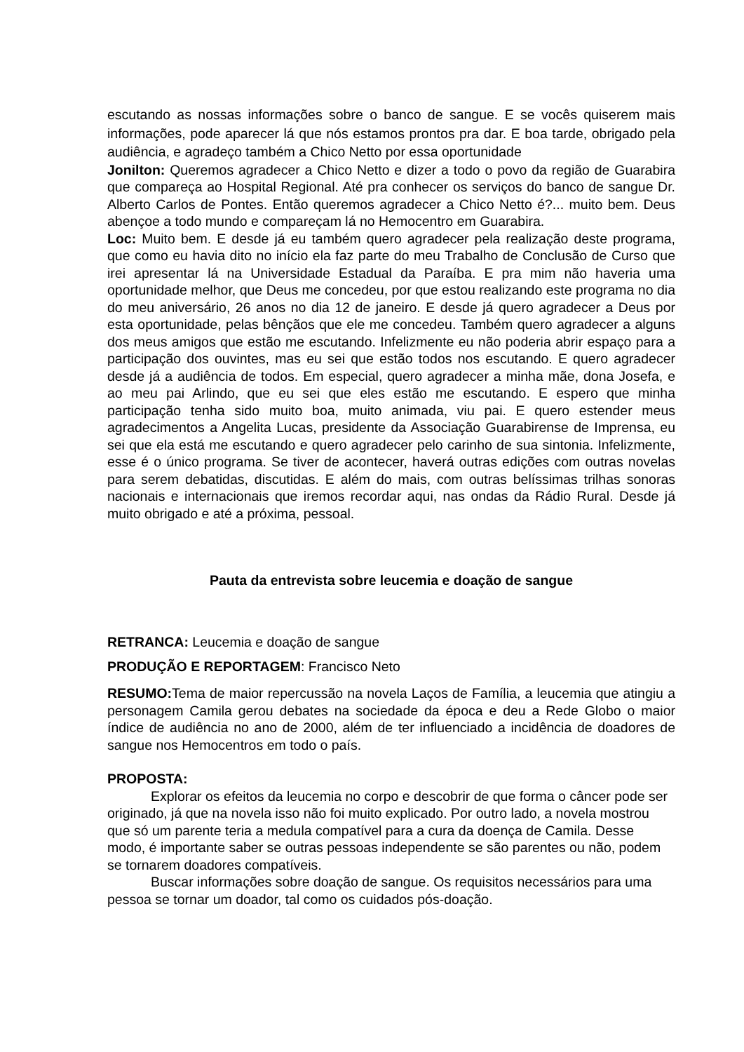escutando as nossas informações sobre o banco de sangue. E se vocês quiserem mais informações, pode aparecer lá que nós estamos prontos pra dar. E boa tarde, obrigado pela audiência, e agradeço também a Chico Netto por essa oportunidade
Jonilton: Queremos agradecer a Chico Netto e dizer a todo o povo da região de Guarabira que compareça ao Hospital Regional. Até pra conhecer os serviços do banco de sangue Dr. Alberto Carlos de Pontes. Então queremos agradecer a Chico Netto é?... muito bem. Deus abençoe a todo mundo e compareçam lá no Hemocentro em Guarabira.
Loc: Muito bem. E desde já eu também quero agradecer pela realização deste programa, que como eu havia dito no início ela faz parte do meu Trabalho de Conclusão de Curso que irei apresentar lá na Universidade Estadual da Paraíba. E pra mim não haveria uma oportunidade melhor, que Deus me concedeu, por que estou realizando este programa no dia do meu aniversário, 26 anos no dia 12 de janeiro. E desde já quero agradecer a Deus por esta oportunidade, pelas bênçãos que ele me concedeu. Também quero agradecer a alguns dos meus amigos que estão me escutando. Infelizmente eu não poderia abrir espaço para a participação dos ouvintes, mas eu sei que estão todos nos escutando. E quero agradecer desde já a audiência de todos. Em especial, quero agradecer a minha mãe, dona Josefa, e ao meu pai Arlindo, que eu sei que eles estão me escutando. E espero que minha participação tenha sido muito boa, muito animada, viu pai. E quero estender meus agradecimentos a Angelita Lucas, presidente da Associação Guarabirense de Imprensa, eu sei que ela está me escutando e quero agradecer pelo carinho de sua sintonia. Infelizmente, esse é o único programa. Se tiver de acontecer, haverá outras edições com outras novelas para serem debatidas, discutidas. E além do mais, com outras belíssimas trilhas sonoras nacionais e internacionais que iremos recordar aqui, nas ondas da Rádio Rural. Desde já muito obrigado e até a próxima, pessoal.
Pauta da entrevista sobre leucemia e doação de sangue
RETRANCA: Leucemia e doação de sangue
PRODUÇÃO E REPORTAGEM: Francisco Neto
RESUMO: Tema de maior repercussão na novela Laços de Família, a leucemia que atingiu a personagem Camila gerou debates na sociedade da época e deu a Rede Globo o maior índice de audiência no ano de 2000, além de ter influenciado a incidência de doadores de sangue nos Hemocentros em todo o país.
PROPOSTA:
Explorar os efeitos da leucemia no corpo e descobrir de que forma o câncer pode ser originado, já que na novela isso não foi muito explicado. Por outro lado, a novela mostrou que só um parente teria a medula compatível para a cura da doença de Camila. Desse modo, é importante saber se outras pessoas independente se são parentes ou não, podem se tornarem doadores compatíveis.
Buscar informações sobre doação de sangue. Os requisitos necessários para uma pessoa se tornar um doador, tal como os cuidados pós-doação.